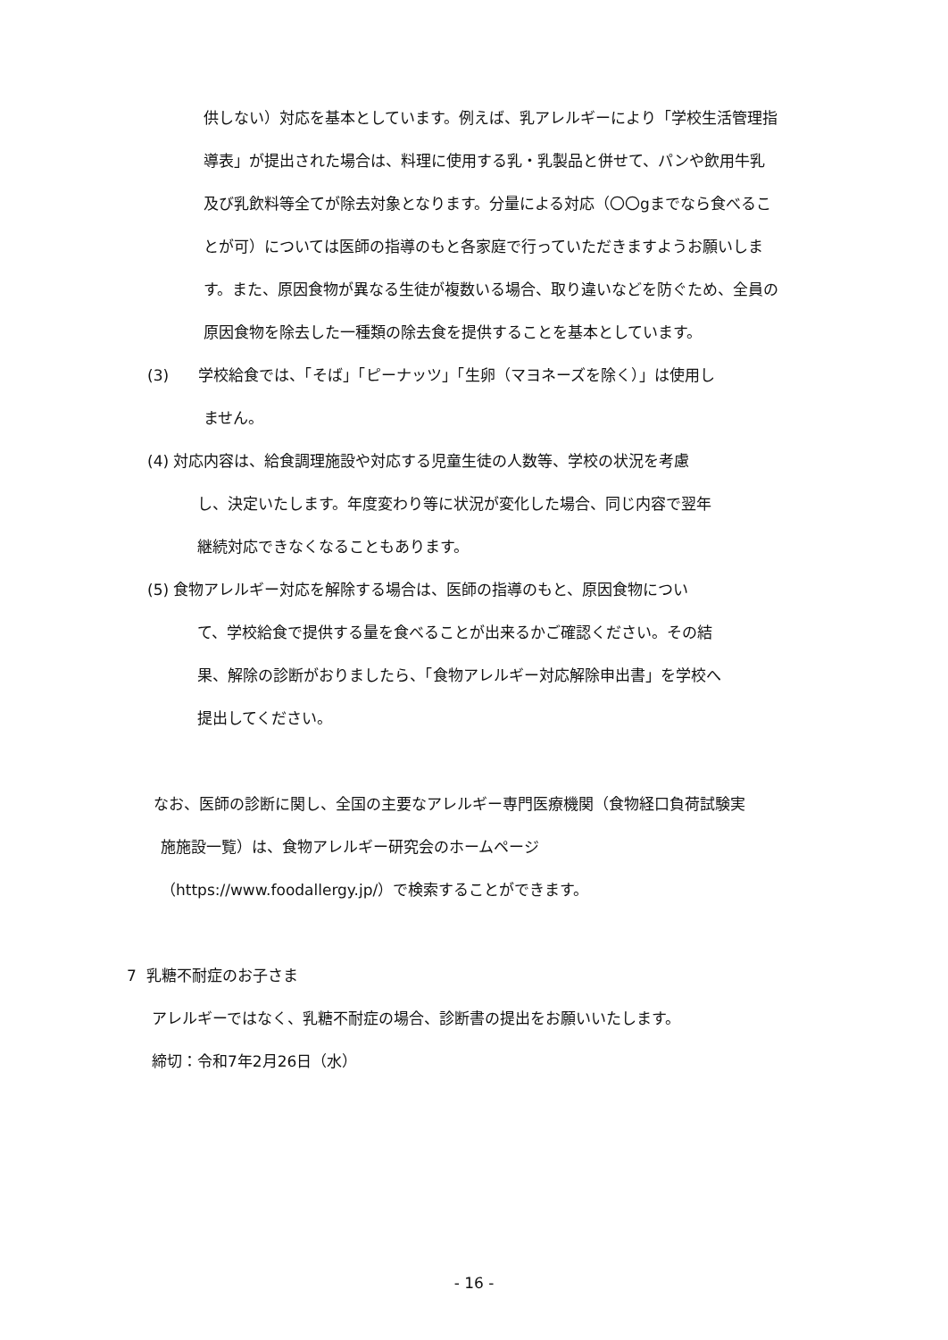供しない）対応を基本としています。例えば、乳アレルギーにより「学校生活管理指
導表」が提出された場合は、料理に使用する乳・乳製品と併せて、パンや飲用牛乳
及び乳飲料等全てが除去対象となります。分量による対応（〇〇gまでなら食べるこ
とが可）については医師の指導のもと各家庭で行っていただきますようお願いしま
す。また、原因食物が異なる生徒が複数いる場合、取り違いなどを防ぐため、全員の
原因食物を除去した一種類の除去食を提供することを基本としています。
(3) 学校給食では、「そば」「ピーナッツ」「生卵（マヨネーズを除く）」は使用し
ません。
(4) 対応内容は、給食調理施設や対応する児童生徒の人数等、学校の状況を考慮
し、決定いたします。年度変わり等に状況が変化した場合、同じ内容で翌年
継続対応できなくなることもあります。
(5) 食物アレルギー対応を解除する場合は、医師の指導のもと、原因食物につい
て、学校給食で提供する量を食べることが出来るかご確認ください。その結
果、解除の診断がおりましたら、「食物アレルギー対応解除申出書」を学校へ
提出してください。
なお、医師の診断に関し、全国の主要なアレルギー専門医療機関（食物経口負荷試験実
施施設一覧）は、食物アレルギー研究会のホームページ
（https://www.foodallergy.jp/）で検索することができます。
7 乳糖不耐症のお子さま
アレルギーではなく、乳糖不耐症の場合、診断書の提出をお願いいたします。
締切：令和7年2月26日（水）
- 16 -